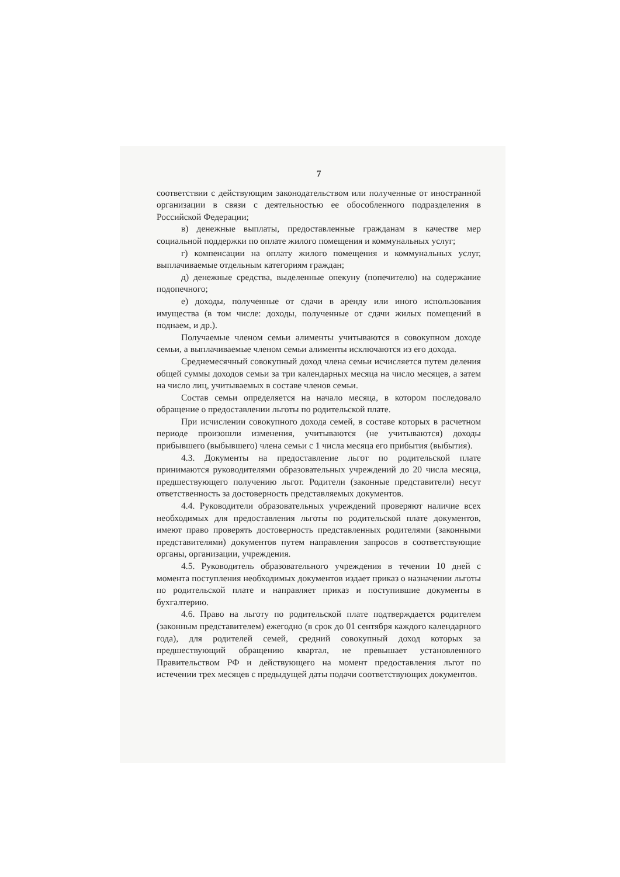7
соответствии с действующим законодательством или полученные от иностранной организации в связи с деятельностью ее обособленного подразделения в Российской Федерации;
в) денежные выплаты, предоставленные гражданам в качестве мер социальной поддержки по оплате жилого помещения и коммунальных услуг;
г) компенсации на оплату жилого помещения и коммунальных услуг, выплачиваемые отдельным категориям граждан;
д) денежные средства, выделенные опекуну (попечителю) на содержание подопечного;
е) доходы, полученные от сдачи в аренду или иного использования имущества (в том числе: доходы, полученные от сдачи жилых помещений в поднаем, и др.).
Получаемые членом семьи алименты учитываются в совокупном доходе семьи, а выплачиваемые членом семьи алименты исключаются из его дохода.
Среднемесячный совокупный доход члена семьи исчисляется путем деления общей суммы доходов семьи за три календарных месяца на число месяцев, а затем на число лиц, учитываемых в составе членов семьи.
Состав семьи определяется на начало месяца, в котором последовало обращение о предоставлении льготы по родительской плате.
При исчислении совокупного дохода семей, в составе которых в расчетном периоде произошли изменения, учитываются (не учитываются) доходы прибывшего (выбывшего) члена семьи с 1 числа месяца его прибытия (выбытия).
4.3. Документы на предоставление льгот по родительской плате принимаются руководителями образовательных учреждений до 20 числа месяца, предшествующего получению льгот. Родители (законные представители) несут ответственность за достоверность представляемых документов.
4.4. Руководители образовательных учреждений проверяют наличие всех необходимых для предоставления льготы по родительской плате документов, имеют право проверять достоверность представленных родителями (законными представителями) документов путем направления запросов в соответствующие органы, организации, учреждения.
4.5. Руководитель образовательного учреждения в течении 10 дней с момента поступления необходимых документов издает приказ о назначении льготы по родительской плате и направляет приказ и поступившие документы в бухгалтерию.
4.6. Право на льготу по родительской плате подтверждается родителем (законным представителем) ежегодно (в срок до 01 сентября каждого календарного года), для родителей семей, средний совокупный доход которых за предшествующий обращению квартал, не превышает установленного Правительством РФ и действующего на момент предоставления льгот по истечении трех месяцев с предыдущей даты подачи соответствующих документов.